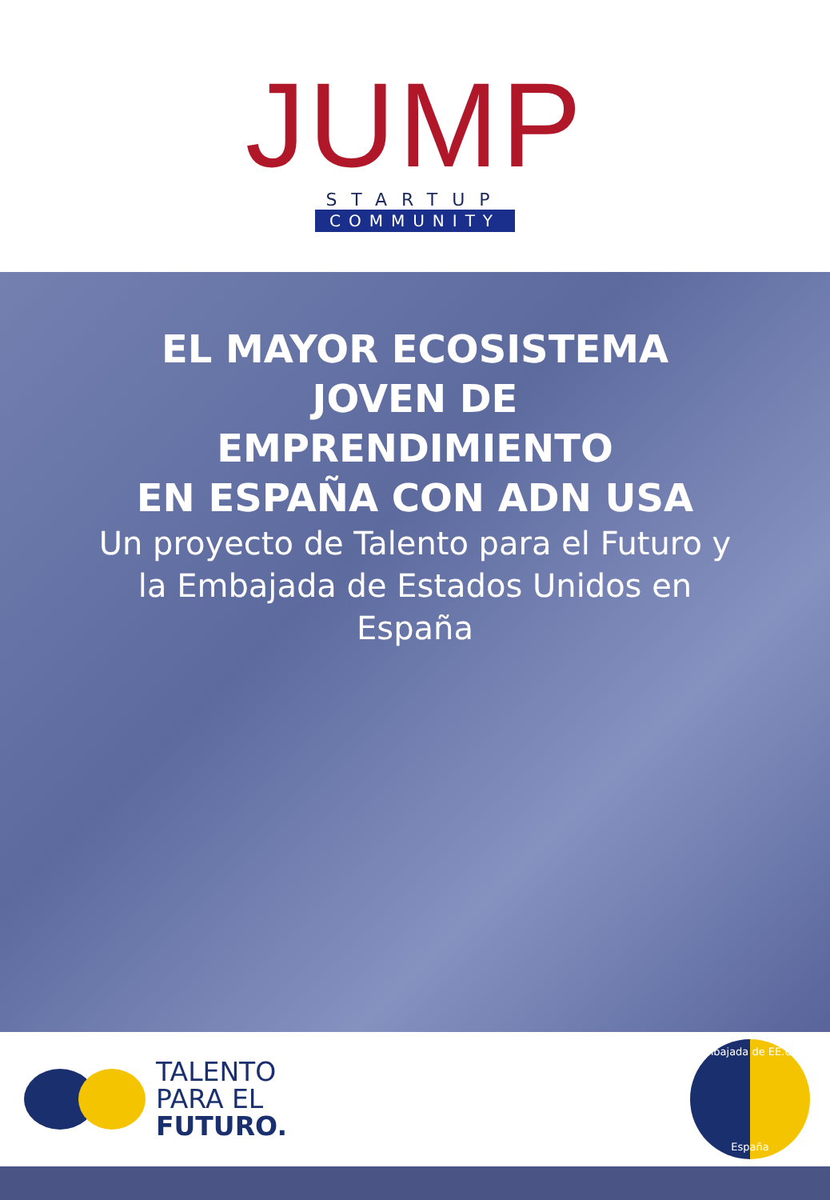JUMP
STARTUP
COMMUNITY
EL MAYOR ECOSISTEMA
JOVEN DE
EMPRENDIMIENTO
EN ESPAÑA CON ADN USA
Un proyecto de Talento para el Futuro y la Embajada de Estados Unidos en España
TALENTO
PARA EL
FUTURO.
Embajada de EE.UU.
España